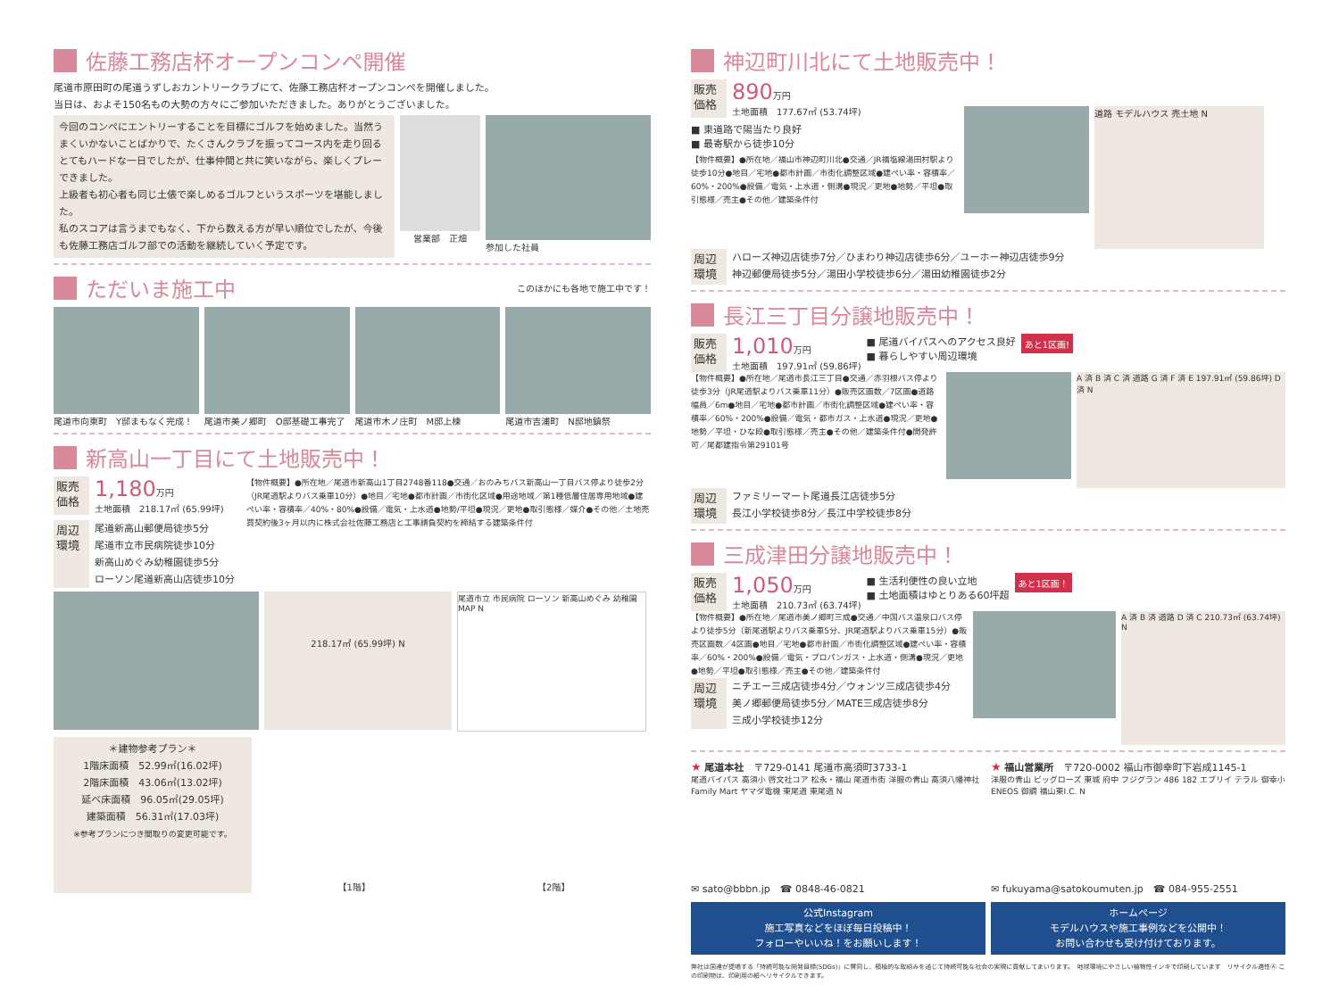佐藤工務店杯オープンコンペ開催
尾道市原田町の尾道うずしおカントリークラブにて、佐藤工務店杯オープンコンペを開催しました。
当日は、およそ150名もの大勢の方々にご参加いただきました。ありがとうございました。
今回のコンペにエントリーすることを目標にゴルフを始めました。当然うまくいかないことばかりで、たくさんクラブを振ってコース内を走り回るとてもハードな一日でしたが、仕事仲間と共に笑いながら、楽しくプレーできました。
上級者も初心者も同じ土俵で楽しめるゴルフというスポーツを堪能しました。
私のスコアは言うまでもなく、下から数える方が早い順位でしたが、今後も佐藤工務店ゴルフ部での活動を継続していく予定です。
営業部　正畑 参加した社員
ただいま施工中 このほかにも各地で施工中です！
尾道市向東町　Y邸まもなく完成！ 尾道市美ノ郷町　O邸基礎工事完了 尾道市木ノ庄町　M邸上棟 尾道市吉浦町　N邸地鎮祭
新高山一丁目にて土地販売中！
販売 価格
1,180万円
土地面積　218.17㎡ (65.99坪)
周辺 環境
尾道新高山郵便局徒歩5分
尾道市立市民病院徒歩10分
新高山めぐみ幼稚園徒歩5分
ローソン尾道新高山店徒歩10分
【物件概要】●所在地／尾道市新高山1丁目2748番118●交通／おのみちバス新高山一丁目バス停より徒歩2分（JR尾道駅よりバス乗車10分）●地目／宅地●都市計画／市街化区域●用途地域／第1種低層住居専用地域●建ぺい率・容積率／40%・80%●設備／電気・上水道●地勢/平坦●現況／更地●取引態様／媒介●その他／土地売買契約後3ヶ月以内に株式会社佐藤工務店と工事請負契約を締結する建築条件付
218.17㎡ (65.99坪) N
尾道市立 市民病院 ローソン 新高山めぐみ 幼稚園 MAP N
＊建物参考プラン＊
1階床面積　52.99㎡(16.02坪)
2階床面積　43.06㎡(13.02坪)
延べ床面積　96.05㎡(29.05坪)
建築面積　56.31㎡(17.03坪)
※参考プランにつき間取りの変更可能です。
【1階】 【2階】
神辺町川北にて土地販売中！
販売 価格
890万円
土地面積　177.67㎡ (53.74坪)
■ 東道路で陽当たり良好
■ 最寄駅から徒歩10分
【物件概要】●所在地／福山市神辺町川北●交通／JR福塩線湯田村駅より徒歩10分●地目／宅地●都市計画／市街化調整区域●建ぺい率・容積率／60%・200%●設備／電気・上水道・側溝●現況／更地●地勢／平坦●取引態様／売主●その他／建築条件付
道路 モデルハウス 売土地 N
周辺 環境
ハローズ神辺店徒歩7分／ひまわり神辺店徒歩6分／ユーホー神辺店徒歩9分
神辺郵便局徒歩5分／湯田小学校徒歩6分／湯田幼稚園徒歩2分
長江三丁目分譲地販売中！
販売 価格
1,010万円
土地面積　197.91㎡ (59.86坪)
■ 尾道バイパスへのアクセス良好
■ 暮らしやすい周辺環境
あと1区画!
【物件概要】●所在地／尾道市長江三丁目●交通／赤羽根バス停より徒歩3分（JR尾道駅よりバス乗車11分）●販売区画数／7区画●道路幅員／6m●地目／宅地●都市計画／市街化調整区域●建ぺい率・容積率／60%・200%●設備／電気・都市ガス・上水道●現況／更地●地勢／平坦・ひな段●取引態様／売主●その他／建築条件付●開発許可／尾都建指令第29101号
A 済 B 済 C 済 道路 G 済 F 済 E 197.91㎡ (59.86坪) D 済 N
周辺 環境
ファミリーマート尾道長江店徒歩5分
長江小学校徒歩8分／長江中学校徒歩8分
三成津田分譲地販売中！
販売 価格
1,050万円
土地面積　210.73㎡ (63.74坪)
■ 生活利便性の良い立地
■ 土地面積はゆとりある60坪超
あと1区画！
【物件概要】●所在地／尾道市美ノ郷町三成●交通／中国バス温泉口バス停より徒歩5分（新尾道駅よりバス乗車5分、JR尾道駅よりバス乗車15分）●販売区画数／4区画●地目／宅地●都市計画／市街化調整区域●建ぺい率・容積率／60%・200%●設備／電気・プロパンガス・上水道・側溝●現況／更地●地勢／平坦●取引態様／売主●その他／建築条件付
周辺 環境
ニチエー三成店徒歩4分／ウォンツ三成店徒歩4分
美ノ郷郵便局徒歩5分／MATE三成店徒歩8分
三成小学校徒歩12分
A 済 B 済 道路 D 済 C 210.73㎡ (63.74坪) N
★ 尾道本社　〒729-0141 尾道市高須町3733-1
尾道バイパス 高須小 啓文社コア 松永・福山 尾道市街 洋服の青山 高須八幡神社 Family Mart ヤマダ電機 東尾道 東尾道 N
✉ sato@bbbn.jp　☎ 0848-46-0821
★ 福山営業所　〒720-0002 福山市御幸町下岩成1145-1
洋服の青山 ビッグローズ 東城 府中 フジグラン 486 182 エブリイ テラル 御幸小 ENEOS 御調 福山東I.C. N
✉ fukuyama@satokoumuten.jp　☎ 084-955-2551
公式Instagram
施工写真などをほぼ毎日投稿中！
フォローやいいね！をお願いします！
ホームページ
モデルハウスや施工事例などを公開中！
お問い合わせも受け付けております。
弊社は国連が提唱する「持続可能な開発目標(SDGs)」に賛同し、積極的な取組みを通じて持続可能な社会の実現に貢献してまいります。　地球環境にやさしい植物性インキで印刷しています　リサイクル適性Ⓐ この印刷物は、印刷用の紙へリサイクルできます。